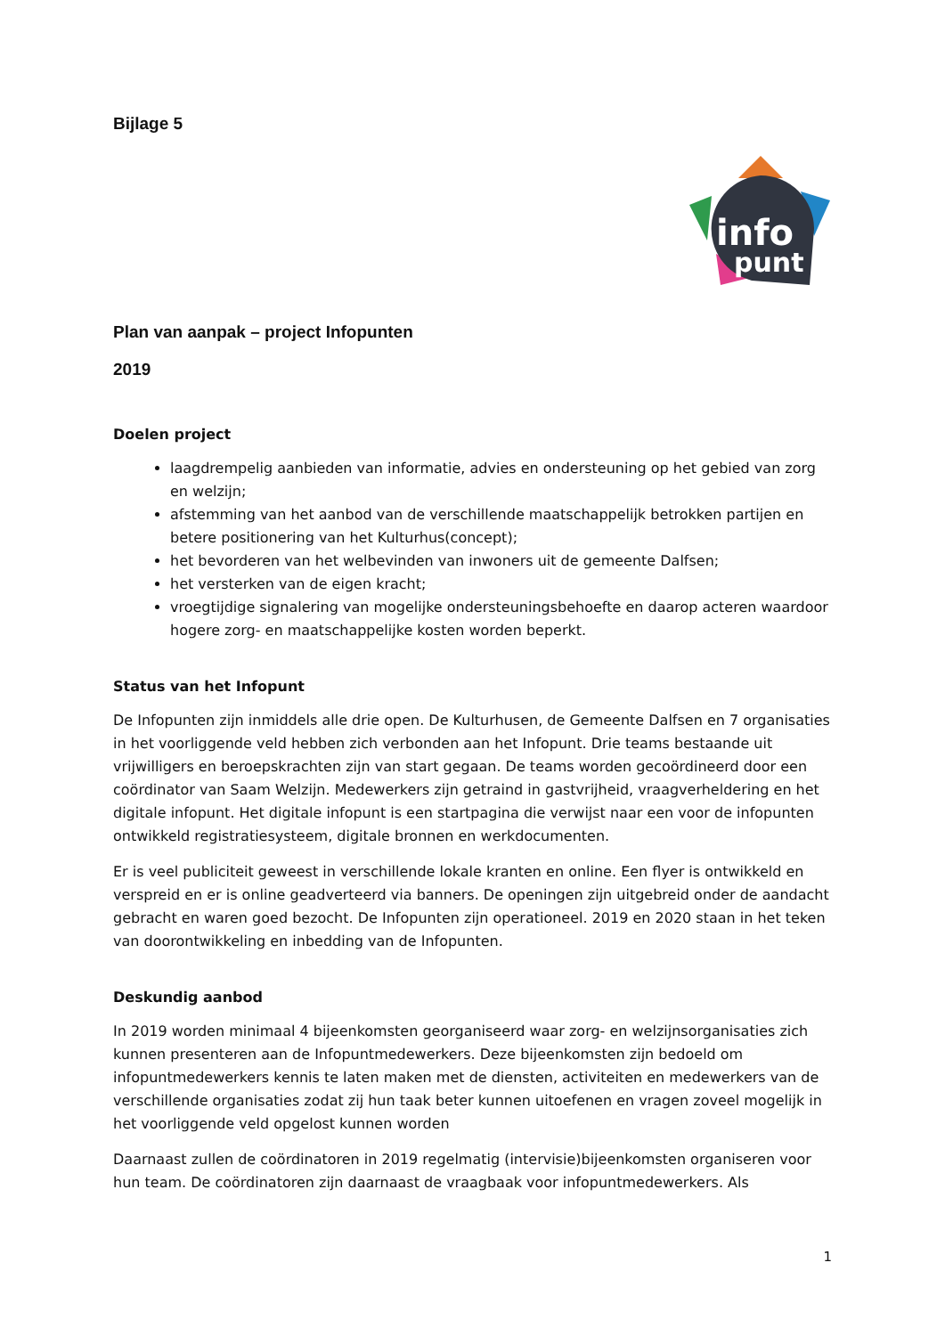Bijlage 5
info
punt
Plan van aanpak – project Infopunten
2019
Doelen project
laagdrempelig aanbieden van informatie, advies en ondersteuning op het gebied van zorg en welzijn;
afstemming van het aanbod van de verschillende maatschappelijk betrokken partijen en betere positionering van het Kulturhus(concept);
het bevorderen van het welbevinden van inwoners uit de gemeente Dalfsen;
het versterken van de eigen kracht;
vroegtijdige signalering van mogelijke ondersteuningsbehoefte en daarop acteren waardoor hogere zorg- en maatschappelijke kosten worden beperkt.
Status van het Infopunt
De Infopunten zijn inmiddels alle drie open. De Kulturhusen, de Gemeente Dalfsen en 7 organisaties in het voorliggende veld hebben zich verbonden aan het Infopunt. Drie teams bestaande uit vrijwilligers en beroepskrachten zijn van start gegaan. De teams worden gecoördineerd door een coördinator van Saam Welzijn. Medewerkers zijn getraind in gastvrijheid, vraagverheldering en het digitale infopunt. Het digitale infopunt is een startpagina die verwijst naar een voor de infopunten ontwikkeld registratiesysteem, digitale bronnen en werkdocumenten.
Er is veel publiciteit geweest in verschillende lokale kranten en online. Een flyer is ontwikkeld en verspreid en er is online geadverteerd via banners. De openingen zijn uitgebreid onder de aandacht gebracht en waren goed bezocht. De Infopunten zijn operationeel. 2019 en 2020 staan in het teken van doorontwikkeling en inbedding van de Infopunten.
Deskundig aanbod
In 2019 worden minimaal 4 bijeenkomsten georganiseerd waar zorg- en welzijnsorganisaties zich kunnen presenteren aan de Infopuntmedewerkers. Deze bijeenkomsten zijn bedoeld om infopuntmedewerkers kennis te laten maken met de diensten, activiteiten en medewerkers van de verschillende organisaties zodat zij hun taak beter kunnen uitoefenen en vragen zoveel mogelijk in het voorliggende veld opgelost kunnen worden
Daarnaast zullen de coördinatoren in 2019 regelmatig (intervisie)bijeenkomsten organiseren voor hun team. De coördinatoren zijn daarnaast de vraagbaak voor infopuntmedewerkers. Als
1